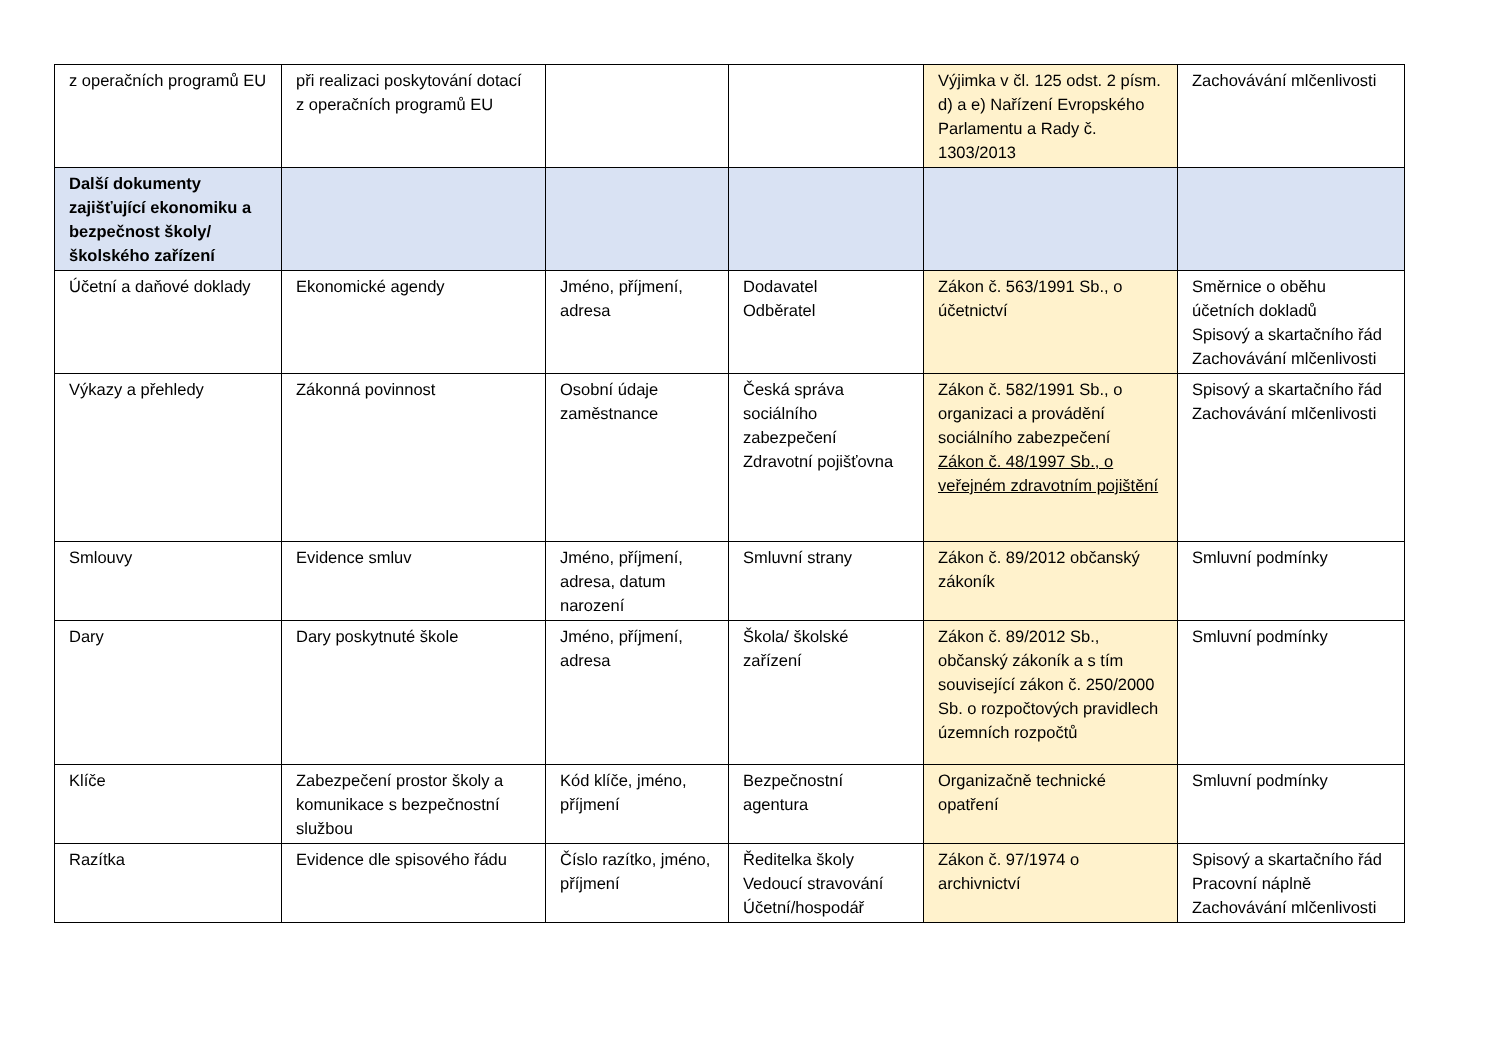| z operačních programů EU | při realizaci poskytování dotací z operačních programů EU | | | Výjimka v čl. 125 odst. 2 písm. d) a e) Nařízení Evropského Parlamentu a Rady č. 1303/2013 | Zachovávání mlčenlivosti |
| Další dokumenty zajišťující ekonomiku a bezpečnost školy/školského zařízení | | | | | |
| Účetní a daňové doklady | Ekonomické agendy | Jméno, příjmení, adresa | Dodavatel Odběratel | Zákon č. 563/1991 Sb., o účetnictví | Směrnice o oběhu účetních dokladů Spisový a skartačního řád Zachovávání mlčenlivosti |
| Výkazy a přehledy | Zákonná povinnost | Osobní údaje zaměstnance | Česká správa sociálního zabezpečení Zdravotní pojišťovna | Zákon č. 582/1991 Sb., o organizaci a provádění sociálního zabezpečení Zákon č. 48/1997 Sb., o veřejném zdravotním pojištění | Spisový a skartačního řád Zachovávání mlčenlivosti |
| Smlouvy | Evidence smluv | Jméno, příjmení, adresa, datum narození | Smluvní strany | Zákon č. 89/2012 občanský zákoník | Smluvní podmínky |
| Dary | Dary poskytnuté škole | Jméno, příjmení, adresa | Škola/ školské zařízení | Zákon č. 89/2012 Sb., občanský zákoník a s tím související zákon č. 250/2000 Sb. o rozpočtových pravidlech územních rozpočtů | Smluvní podmínky |
| Klíče | Zabezpečení prostor školy a komunikace s bezpečnostní službou | Kód klíče, jméno, příjmení | Bezpečnostní agentura | Organizačně technické opatření | Smluvní podmínky |
| Razítka | Evidence dle spisového řádu | Číslo razítko, jméno, příjmení | Ředitelka školy Vedoucí stravování Účetní/hospodář | Zákon č. 97/1974 o archivnictví | Spisový a skartačního řád Pracovní náplně Zachovávání mlčenlivosti |